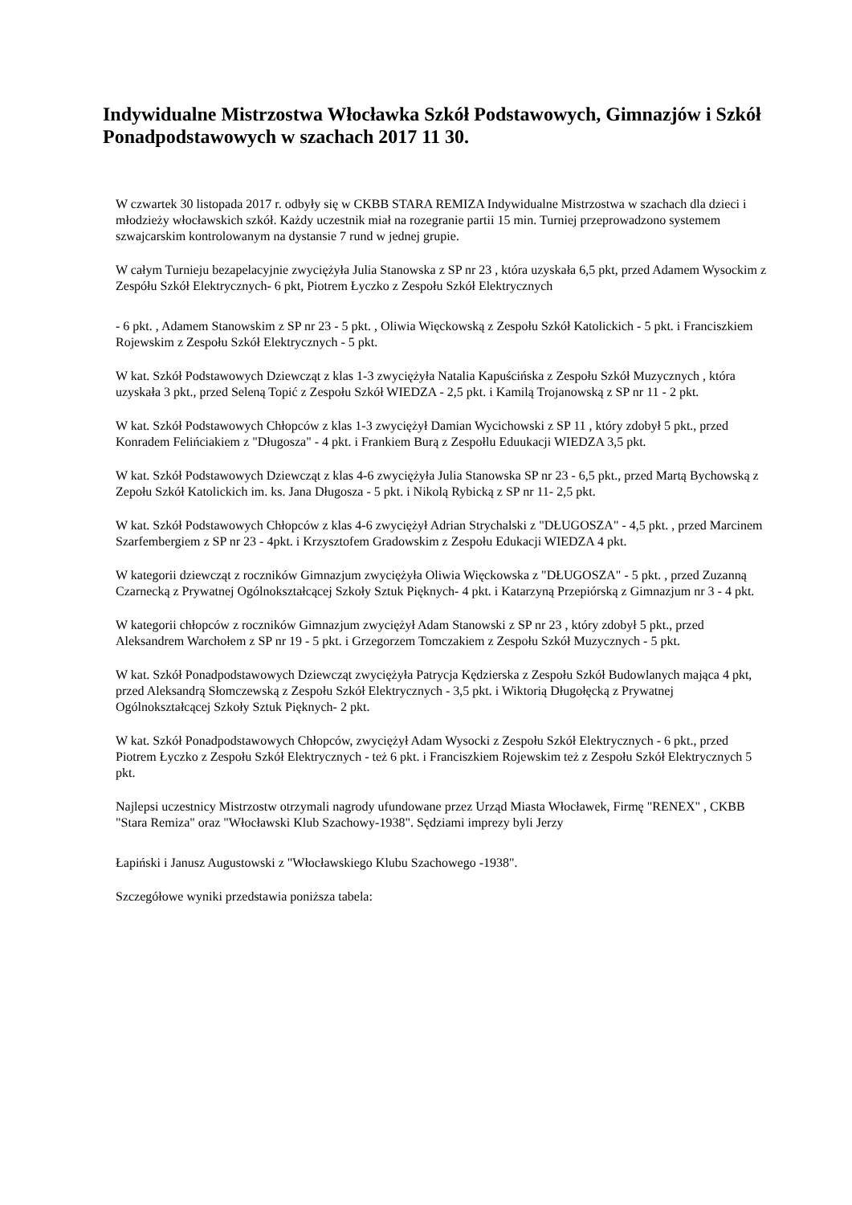Indywidualne Mistrzostwa Włocławka Szkół Podstawowych, Gimnazjów i Szkół Ponadpodstawowych w szachach 2017 11 30.
W czwartek 30 listopada 2017 r. odbyły się w CKBB STARA REMIZA Indywidualne Mistrzostwa w szachach dla dzieci i młodzieży włocławskich szkół. Każdy uczestnik miał na rozegranie partii 15 min. Turniej przeprowadzono systemem szwajcarskim kontrolowanym na dystansie 7 rund w jednej grupie.
W całym Turnieju bezapelacyjnie zwyciężyła Julia Stanowska z SP nr 23 , która uzyskała 6,5 pkt, przed Adamem Wysockim z Zespółu Szkół Elektrycznych- 6 pkt, Piotrem Łyczko z Zespołu Szkół Elektrycznych
- 6 pkt. , Adamem Stanowskim z SP nr 23 - 5 pkt. , Oliwia Więckowską z Zespołu Szkół Katolickich - 5 pkt. i Franciszkiem Rojewskim z Zespołu Szkół Elektrycznych - 5 pkt.
W kat. Szkół Podstawowych Dziewcząt z klas 1-3 zwyciężyła Natalia Kapuścińska z Zespołu Szkół Muzycznych , która uzyskała 3 pkt., przed Seleną Topić z Zespołu Szkół WIEDZA - 2,5 pkt. i Kamilą Trojanowską z SP nr 11 - 2 pkt.
W kat. Szkół Podstawowych Chłopców z klas 1-3 zwyciężył Damian Wycichowski z SP 11 , który zdobył 5 pkt., przed Konradem Felińciakiem z "Długosza" - 4 pkt. i Frankiem Burą z Zespołlu Eduukacji WIEDZA 3,5 pkt.
W kat. Szkół Podstawowych Dziewcząt z klas 4-6 zwyciężyła Julia Stanowska SP nr 23 - 6,5 pkt., przed Martą Bychowską z Zepołu Szkół Katolickich im. ks. Jana Długosza - 5 pkt. i Nikolą Rybicką z SP nr 11- 2,5 pkt.
W kat. Szkół Podstawowych Chłopców z klas 4-6 zwyciężył Adrian Strychalski z "DŁUGOSZA" - 4,5 pkt. , przed Marcinem Szarfembergiem z SP nr 23 - 4pkt. i Krzysztofem Gradowskim z Zespołu Edukacji WIEDZA 4 pkt.
W kategorii dziewcząt z roczników Gimnazjum zwyciężyła Oliwia Więckowska z "DŁUGOSZA" - 5 pkt. , przed Zuzanną Czarnecką z Prywatnej Ogólnokształcącej Szkoły Sztuk Pięknych- 4 pkt. i Katarzyną Przepiórską z Gimnazjum nr 3 - 4 pkt.
W kategorii chłopców z roczników Gimnazjum zwyciężył Adam Stanowski z SP nr 23 , który zdobył 5 pkt., przed Aleksandrem Warchołem z SP nr 19 - 5 pkt. i Grzegorzem Tomczakiem z Zespołu Szkół Muzycznych - 5 pkt.
W kat. Szkół Ponadpodstawowych Dziewcząt zwyciężyła Patrycja Kędzierska z Zespołu Szkół Budowlanych mająca 4 pkt, przed Aleksandrą Słomczewską z Zespołu Szkół Elektrycznych - 3,5 pkt. i Wiktorią Długołęcką z Prywatnej Ogólnokształcącej Szkoły Sztuk Pięknych- 2 pkt.
W kat. Szkół Ponadpodstawowych Chłopców, zwyciężył Adam Wysocki z Zespołu Szkół Elektrycznych - 6 pkt., przed Piotrem Łyczko z Zespołu Szkół Elektrycznych - też 6 pkt. i Franciszkiem Rojewskim też z Zespołu Szkół Elektrycznych 5 pkt.
Najlepsi uczestnicy Mistrzostw otrzymali nagrody ufundowane przez Urząd Miasta Włocławek, Firmę "RENEX" , CKBB "Stara Remiza" oraz "Włocławski Klub Szachowy-1938". Sędziami imprezy byli Jerzy
Łapiński i Janusz Augustowski z "Włocławskiego Klubu Szachowego -1938".
Szczegółowe wyniki przedstawia poniższa tabela: